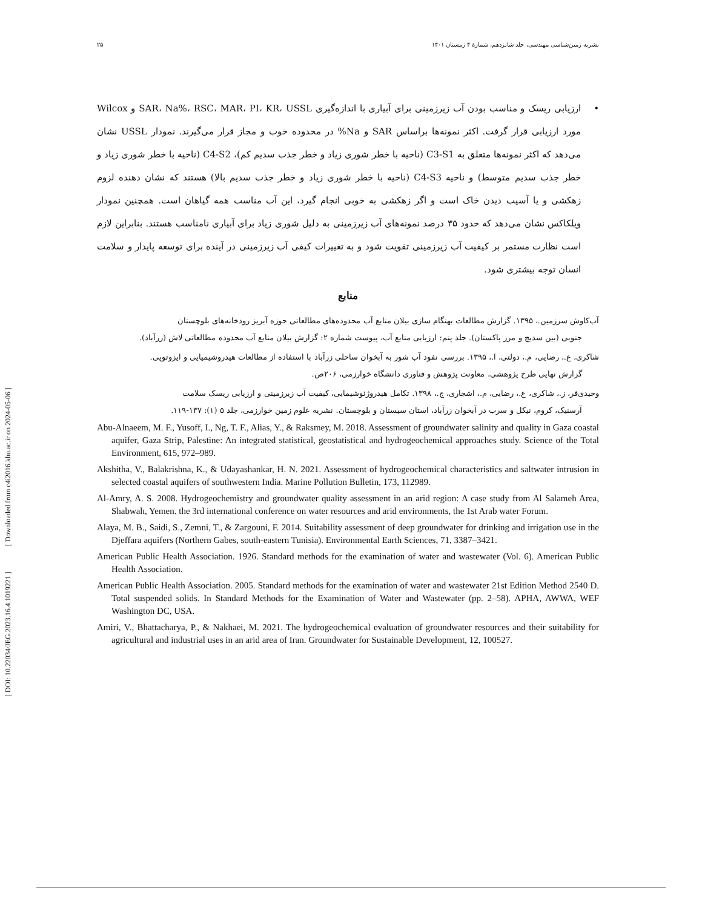[ DOI: 10.22034/JEG.2023.16.4.1019221 ] [ Downloaded from c4i2016.khu.ac.ir on 2024-05-06 ]
نشریه زمین‌شناسی مهندسی، جلد شانزدهم، شمارهٔ ۴ زمستان ۱۴۰۱ ۲۵
• ارزیابی ریسک و مناسب بودن آب زیرزمینی برای آبیاری با اندازه‌گیری SAR، Na%، RSC، MAR، PI، KR، USSL و Wilcox مورد ارزیابی قرار گرفت. اکثر نمونه‌ها براساس SAR و Na% در محدوده خوب و مجاز قرار می‌گیرند. نمودار USSL نشان می‌دهد که اکثر نمونه‌ها متعلق به C3-S1 (ناحیه با خطر شوری زیاد و خطر جذب سدیم کم)، C4-S2 (ناحیه با خطر شوری زیاد و خطر جذب سدیم متوسط) و ناحیه C4-S3 (ناحیه با خطر شوری زیاد و خطر جذب سدیم بالا) هستند که نشان دهنده لزوم زهکشی و یا آسیب دیدن خاک است و اگر زهکشی به خوبی انجام گیرد، این آب مناسب همه گیاهان است. همچنین نمودار ویلکاکس نشان می‌دهد که حدود ۳۵ درصد نمونه‌های آب زیرزمینی به دلیل شوری زیاد برای آبیاری نامناسب هستند. بنابراین لازم است نظارت مستمر بر کیفیت آب زیرزمینی تقویت شود و به تغییرات کیفی آب زیرزمینی در آینده برای توسعه پایدار و سلامت انسان توجه بیشتری شود.
منابع
آب‌کاوش سرزمین.، ۱۳۹۵. گزارش مطالعات بهنگام سازی بیلان منابع آب محدوده‌های مطالعاتی حوزه آبریز رودخانه‌های بلوچستان
جنوبی (بین سدیچ و مرز پاکستان). جلد پنم: ارزیابی منابع آب، پیوست شماره ۲: گزارش بیلان منابع آب محدوده مطالعاتی لاش (زرآباد).
شاکری، ع.، رضایی، م.، دولتی، ا.، ۱۳۹۵. بررسی نفوذ آب شور به آبخوان ساحلی زرآباد با استفاده از مطالعات هیدروشیمیایی و ایزوتوپی.
گزارش نهایی طرح پژوهشی، معاونت پژوهش و فناوری دانشگاه خوارزمی، ۲۰۶ص.
وحیدی‌فر، ز.، شاکری، ع.، رضایی، م.، اشجاری، ج.، ۱۳۹۸. تکامل هیدروژئوشیمایی، کیفیت آب زیرزمینی و ارزیابی ریسک سلامت
آرسنیک، کروم، نیکل و سرب در آبخوان زرآباد، استان سیستان و بلوچستان. نشریه علوم زمین خوارزمی، جلد ۵ (۱): ۱۳۷-۱۱۹.
Abu-Alnaeem, M. F., Yusoff, I., Ng, T. F., Alias, Y., & Raksmey, M. 2018. Assessment of groundwater salinity and quality in Gaza coastal aquifer, Gaza Strip, Palestine: An integrated statistical, geostatistical and hydrogeochemical approaches study. Science of the Total Environment, 615, 972–989.
Akshitha, V., Balakrishna, K., & Udayashankar, H. N. 2021. Assessment of hydrogeochemical characteristics and saltwater intrusion in selected coastal aquifers of southwestern India. Marine Pollution Bulletin, 173, 112989.
Al-Amry, A. S. 2008. Hydrogeochemistry and groundwater quality assessment in an arid region: A case study from Al Salameh Area, Shabwah, Yemen. the 3rd international conference on water resources and arid environments, the 1st Arab water Forum.
Alaya, M. B., Saidi, S., Zemni, T., & Zargouni, F. 2014. Suitability assessment of deep groundwater for drinking and irrigation use in the Djeffara aquifers (Northern Gabes, south-eastern Tunisia). Environmental Earth Sciences, 71, 3387–3421.
American Public Health Association. 1926. Standard methods for the examination of water and wastewater (Vol. 6). American Public Health Association.
American Public Health Association. 2005. Standard methods for the examination of water and wastewater 21st Edition Method 2540 D. Total suspended solids. In Standard Methods for the Examination of Water and Wastewater (pp. 2–58). APHA, AWWA, WEF Washington DC, USA.
Amiri, V., Bhattacharya, P., & Nakhaei, M. 2021. The hydrogeochemical evaluation of groundwater resources and their suitability for agricultural and industrial uses in an arid area of Iran. Groundwater for Sustainable Development, 12, 100527.